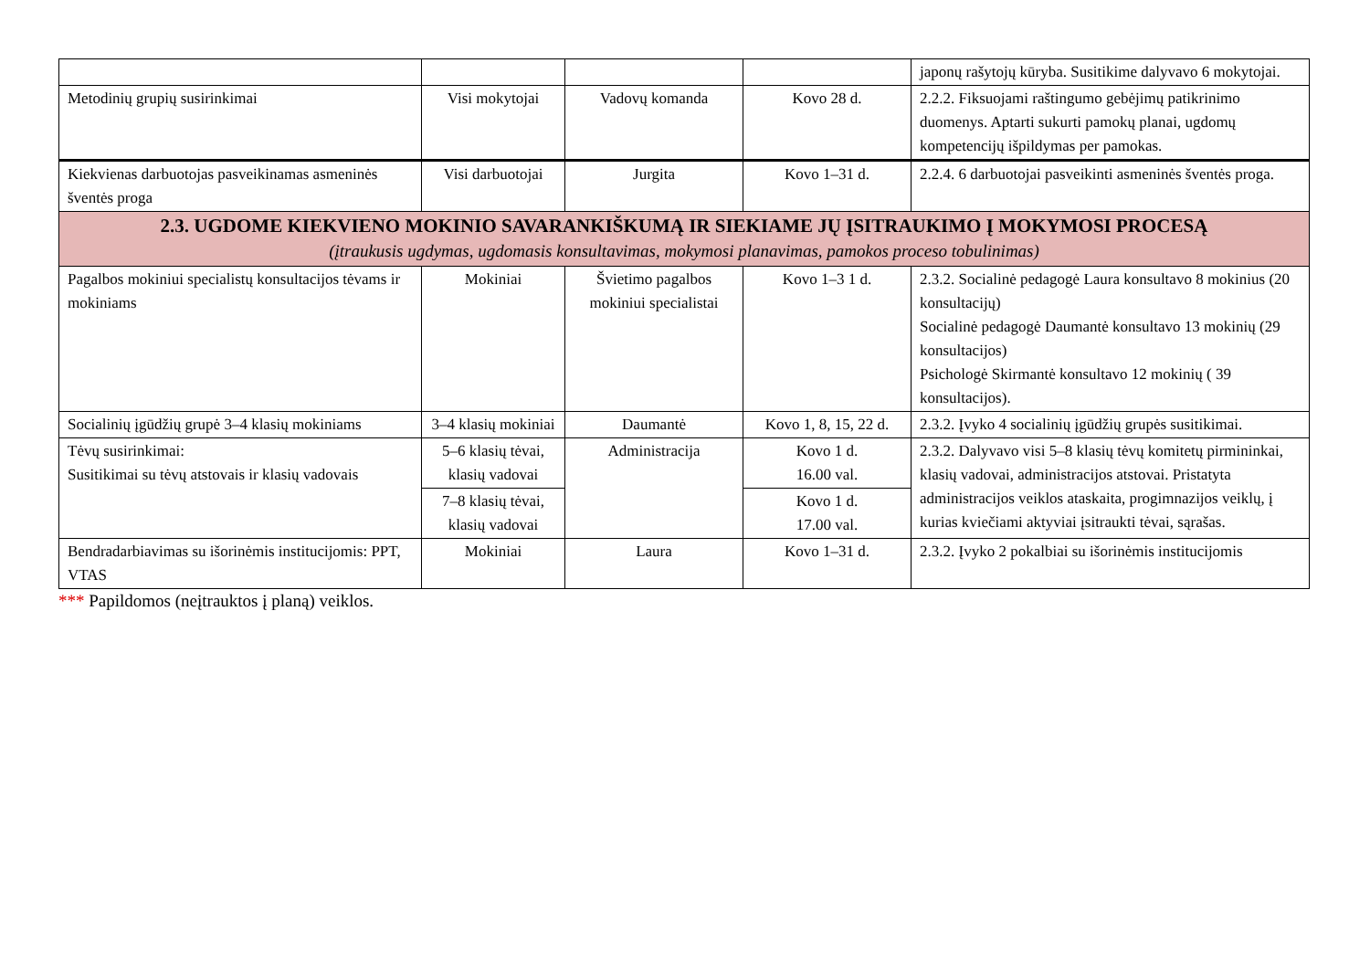| | | | | japonų rašytojų kūryba. Susitikime dalyvavo 6 mokytojai. |
| Metodinių grupių susirinkimai | Visi mokytojai | Vadovų komanda | Kovo 28 d. | 2.2.2. Fiksuojami raštingumo gebėjimų patikrinimo duomenys. Aptarti sukurti pamokų planai, ugdomų kompetencijų išpildymas per pamokas. |
| Kiekvienas darbuotojas pasveikinamas asmeninės šventės proga | Visi darbuotojai | Jurgita | Kovo 1–31 d. | 2.2.4. 6 darbuotojai pasveikinti asmeninės šventės proga. |
| 2.3. UGDOME KIEKVIENO MOKINIO SAVARANKIŠKUMĄ IR SIEKIAME JŲ ĮSITRAUKIMO Į MOKYMOSI PROCESĄ (įtraukusis ugdymas, ugdomasis konsultavimas, mokymosi planavimas, pamokos proceso tobulinimas) | | | | |
| Pagalbos mokiniui specialistų konsultacijos tėvams ir mokiniams | Mokiniai | Švietimo pagalbos mokiniui specialistai | Kovo 1–3 1 d. | 2.3.2. Socialinė pedagogė Laura konsultavo 8 mokinius (20 konsultacijų) Socialinė pedagogė Daumantė konsultavo 13 mokinių (29 konsultacijos) Psichologė Skirmantė konsultavo 12 mokinių ( 39 konsultacijos). |
| Socialinių įgūdžių grupė 3–4 klasių mokiniams | 3–4 klasių mokiniai | Daumantė | Kovo 1, 8, 15, 22 d. | 2.3.2. Įvyko 4 socialinių įgūdžių grupės susitikimai. |
| Tėvų susirinkimai: Susitikimai su tėvų atstovais ir klasių vadovais | 5–6 klasių tėvai, klasių vadovai | Administracija | Kovo 1 d. 16.00 val. | 2.3.2. Dalyvavo visi 5–8 klasių tėvų komitetų pirmininkai, klasių vadovai, administracijos atstovai. Pristatyta administracijos veiklos ataskaita, progimnazijos veiklų, į kurias kviečiami aktyviai įsitraukti tėvai, sąrašas. |
| | 7–8 klasių tėvai, klasių vadovai | | Kovo 1 d. 17.00 val. | |
| Bendradarbiavimas su išorinėmis institucijomis: PPT, VTAS | Mokiniai | Laura | Kovo 1–31 d. | 2.3.2. Įvyko 2 pokalbiai su išorinėmis institucijomis |
*** Papildomos (neįtrauktos į planą) veiklos.